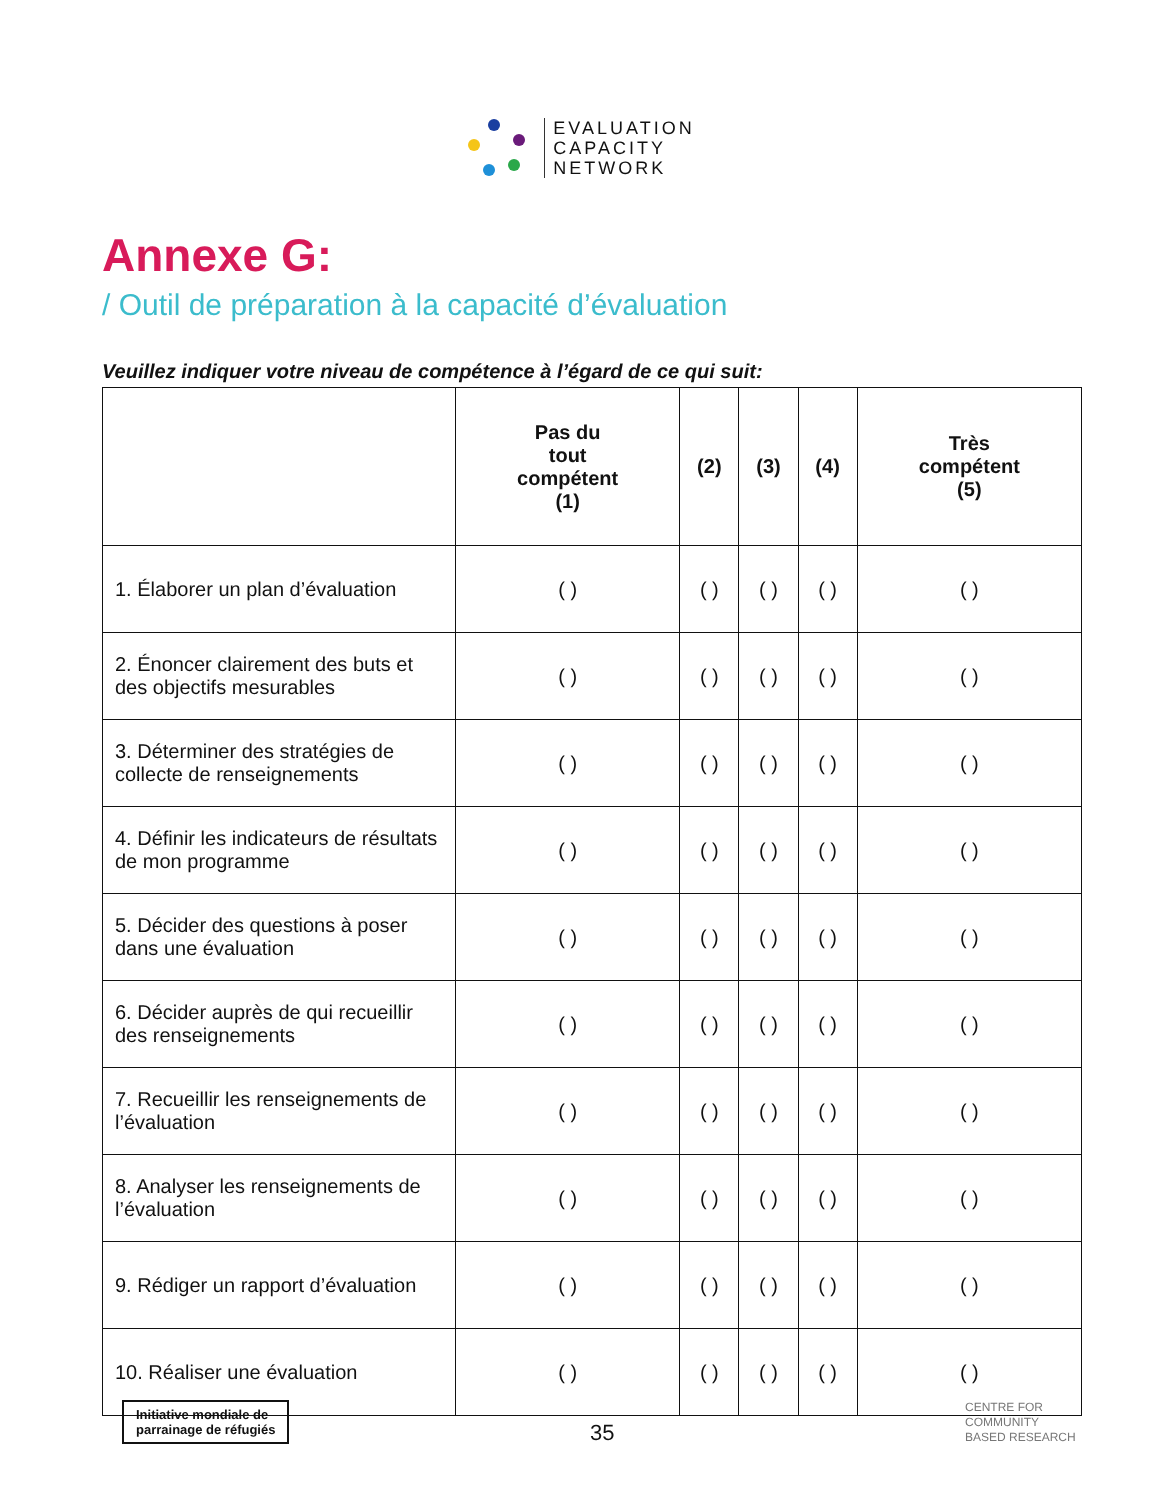EVALUATION
CAPACITY
NETWORK
Annexe G:
/ Outil de préparation à la capacité d’évaluation
Veuillez indiquer votre niveau de compétence à l’égard de ce qui suit:
| | Pas du tout compétent (1) | (2) | (3) | (4) | Très compétent (5) |
| --- | --- | --- | --- | --- | --- |
| 1. Élaborer un plan d’évaluation | ( ) | ( ) | ( ) | ( ) | ( ) |
| 2. Énoncer clairement des buts et des objectifs mesurables | ( ) | ( ) | ( ) | ( ) | ( ) |
| 3. Déterminer des stratégies de collecte de renseignements | ( ) | ( ) | ( ) | ( ) | ( ) |
| 4. Définir les indicateurs de résultats de mon programme | ( ) | ( ) | ( ) | ( ) | ( ) |
| 5. Décider des questions à poser dans une évaluation | ( ) | ( ) | ( ) | ( ) | ( ) |
| 6. Décider auprès de qui recueillir des renseignements | ( ) | ( ) | ( ) | ( ) | ( ) |
| 7. Recueillir les renseignements de l’évaluation | ( ) | ( ) | ( ) | ( ) | ( ) |
| 8. Analyser les renseignements de l’évaluation | ( ) | ( ) | ( ) | ( ) | ( ) |
| 9. Rédiger un rapport d’évaluation | ( ) | ( ) | ( ) | ( ) | ( ) |
| 10. Réaliser une évaluation | ( ) | ( ) | ( ) | ( ) | ( ) |
Initiative mondiale de
parrainage de réfugiés
35
CENTRE FOR
COMMUNITY
BASED RESEARCH